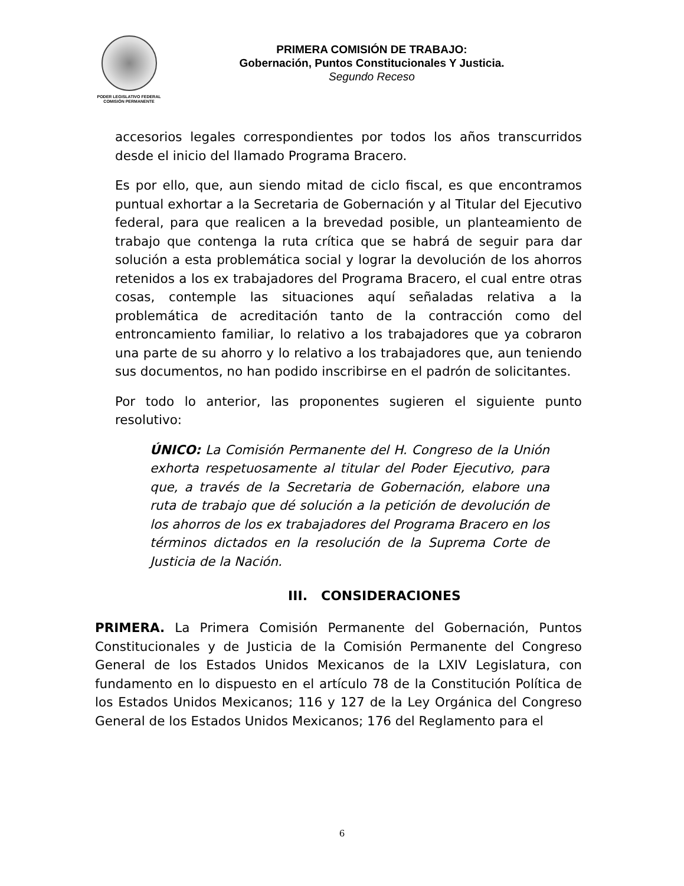PODER LEGISLATIVO FEDERAL
COMISIÓN PERMANENTE
PRIMERA COMISIÓN DE TRABAJO:
Gobernación, Puntos Constitucionales Y Justicia.
Segundo Receso
accesorios legales correspondientes por todos los años transcurridos desde el inicio del llamado Programa Bracero.
Es por ello, que, aun siendo mitad de ciclo fiscal, es que encontramos puntual exhortar a la Secretaria de Gobernación y al Titular del Ejecutivo federal, para que realicen a la brevedad posible, un planteamiento de trabajo que contenga la ruta crítica que se habrá de seguir para dar solución a esta problemática social y lograr la devolución de los ahorros retenidos a los ex trabajadores del Programa Bracero, el cual entre otras cosas, contemple las situaciones aquí señaladas relativa a la problemática de acreditación tanto de la contracción como del entroncamiento familiar, lo relativo a los trabajadores que ya cobraron una parte de su ahorro y lo relativo a los trabajadores que, aun teniendo sus documentos, no han podido inscribirse en el padrón de solicitantes.
Por todo lo anterior, las proponentes sugieren el siguiente punto resolutivo:
ÚNICO: La Comisión Permanente del H. Congreso de la Unión exhorta respetuosamente al titular del Poder Ejecutivo, para que, a través de la Secretaria de Gobernación, elabore una ruta de trabajo que dé solución a la petición de devolución de los ahorros de los ex trabajadores del Programa Bracero en los términos dictados en la resolución de la Suprema Corte de Justicia de la Nación.
III. CONSIDERACIONES
PRIMERA. La Primera Comisión Permanente del Gobernación, Puntos Constitucionales y de Justicia de la Comisión Permanente del Congreso General de los Estados Unidos Mexicanos de la LXIV Legislatura, con fundamento en lo dispuesto en el artículo 78 de la Constitución Política de los Estados Unidos Mexicanos; 116 y 127 de la Ley Orgánica del Congreso General de los Estados Unidos Mexicanos; 176 del Reglamento para el
6